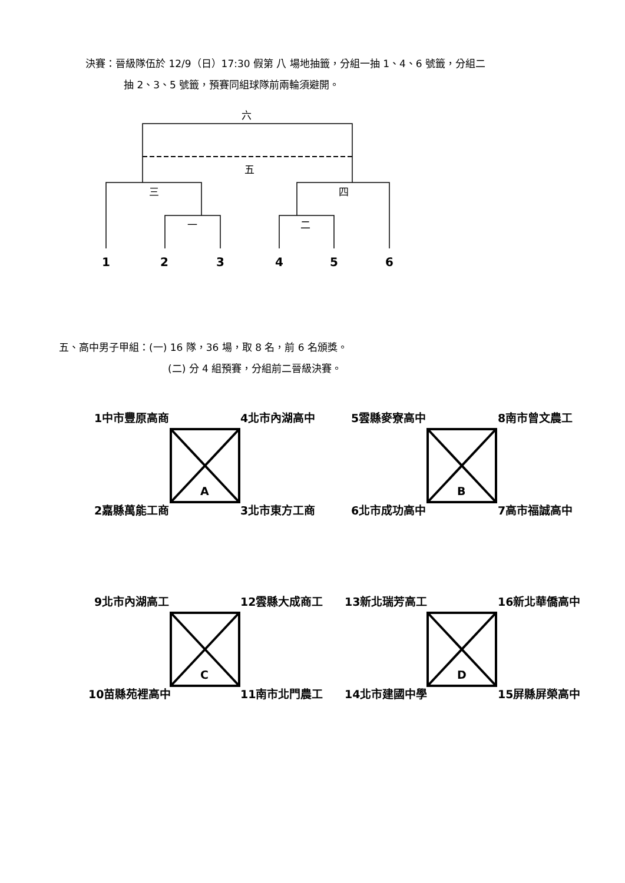決賽：晉級隊伍於 12/9（日）17:30 假第 八 場地抽籤，分組一抽 1、4、6 號籤，分組二
抽 2、3、5 號籤，預賽同組球隊前兩輪須避開。
六
五
三
四
一
二
1
2
3
4
5
6
五、高中男子甲組：(一) 16 隊，36 場，取 8 名，前 6 名頒獎。
(二) 分 4 組預賽，分組前二晉級決賽。
A
B
C
D
1中市豐原高商
4北市內湖高中
5雲縣麥寮高中
8南市曾文農工
2嘉縣萬能工商
3北市東方工商
6北市成功高中
7高市福誠高中
9北市內湖高工
12雲縣大成商工
13新北瑞芳高工
16新北華僑高中
10苗縣苑裡高中
11南市北門農工
14北市建國中學
15屏縣屏榮高中